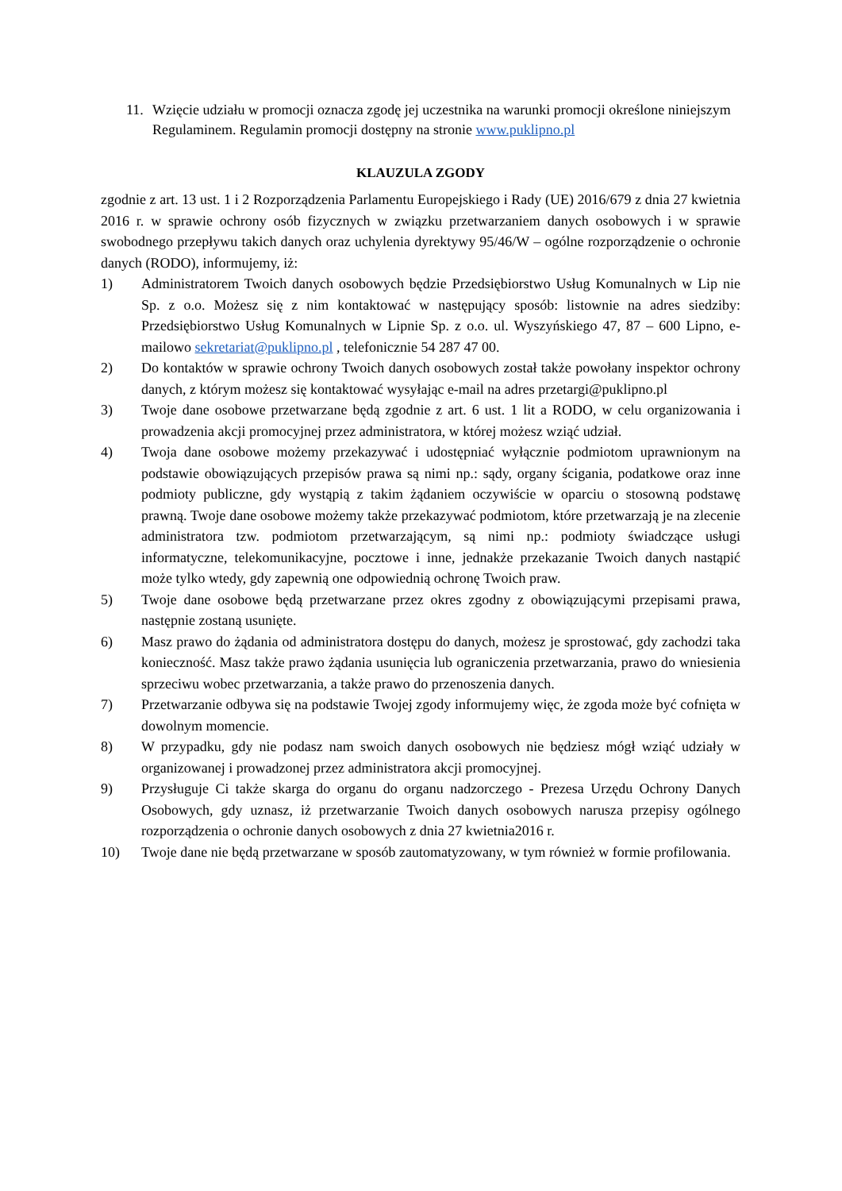11. Wzięcie udziału w promocji oznacza zgodę jej uczestnika na warunki promocji określone niniejszym Regulaminem. Regulamin promocji dostępny na stronie www.puklipno.pl
KLAUZULA ZGODY
zgodnie z art. 13 ust. 1 i 2 Rozporządzenia Parlamentu Europejskiego i Rady (UE) 2016/679 z dnia 27 kwietnia 2016 r. w sprawie ochrony osób fizycznych w związku przetwarzaniem danych osobowych i w sprawie swobodnego przepływu takich danych oraz uchylenia dyrektywy 95/46/W – ogólne rozporządzenie o ochronie danych (RODO), informujemy, iż:
1) Administratorem Twoich danych osobowych będzie Przedsiębiorstwo Usług Komunalnych w Lip nie Sp. z o.o. Możesz się z nim kontaktować w następujący sposób: listownie na adres siedziby: Przedsiębiorstwo Usług Komunalnych w Lipnie Sp. z o.o. ul. Wyszyńskiego 47, 87 – 600 Lipno, e-mailowo sekretariat@puklipno.pl , telefonicznie 54 287 47 00.
2) Do kontaktów w sprawie ochrony Twoich danych osobowych został także powołany inspektor ochrony danych, z którym możesz się kontaktować wysyłając e-mail na adres przetargi@puklipno.pl
3) Twoje dane osobowe przetwarzane będą zgodnie z art. 6 ust. 1 lit a RODO, w celu organizowania i prowadzenia akcji promocyjnej przez administratora, w której możesz wziąć udział.
4) Twoja dane osobowe możemy przekazywać i udostępniać wyłącznie podmiotom uprawnionym na podstawie obowiązujących przepisów prawa są nimi np.: sądy, organy ścigania, podatkowe oraz inne podmioty publiczne, gdy wystąpią z takim żądaniem oczywiście w oparciu o stosowną podstawę prawną. Twoje dane osobowe możemy także przekazywać podmiotom, które przetwarzają je na zlecenie administratora tzw. podmiotom przetwarzającym, są nimi np.: podmioty świadczące usługi informatyczne, telekomunikacyjne, pocztowe i inne, jednakże przekazanie Twoich danych nastąpić może tylko wtedy, gdy zapewnią one odpowiednią ochronę Twoich praw.
5) Twoje dane osobowe będą przetwarzane przez okres zgodny z obowiązującymi przepisami prawa, następnie zostaną usunięte.
6) Masz prawo do żądania od administratora dostępu do danych, możesz je sprostować, gdy zachodzi taka konieczność. Masz także prawo żądania usunięcia lub ograniczenia przetwarzania, prawo do wniesienia sprzeciwu wobec przetwarzania, a także prawo do przenoszenia danych.
7) Przetwarzanie odbywa się na podstawie Twojej zgody informujemy więc, że zgoda może być cofnięta w dowolnym momencie.
8) W przypadku, gdy nie podasz nam swoich danych osobowych nie będziesz mógł wziąć udziały w organizowanej i prowadzonej przez administratora akcji promocyjnej.
9) Przysługuje Ci także skarga do organu do organu nadzorczego - Prezesa Urzędu Ochrony Danych Osobowych, gdy uznasz, iż przetwarzanie Twoich danych osobowych narusza przepisy ogólnego rozporządzenia o ochronie danych osobowych z dnia 27 kwietnia2016 r.
10) Twoje dane nie będą przetwarzane w sposób zautomatyzowany, w tym również w formie profilowania.